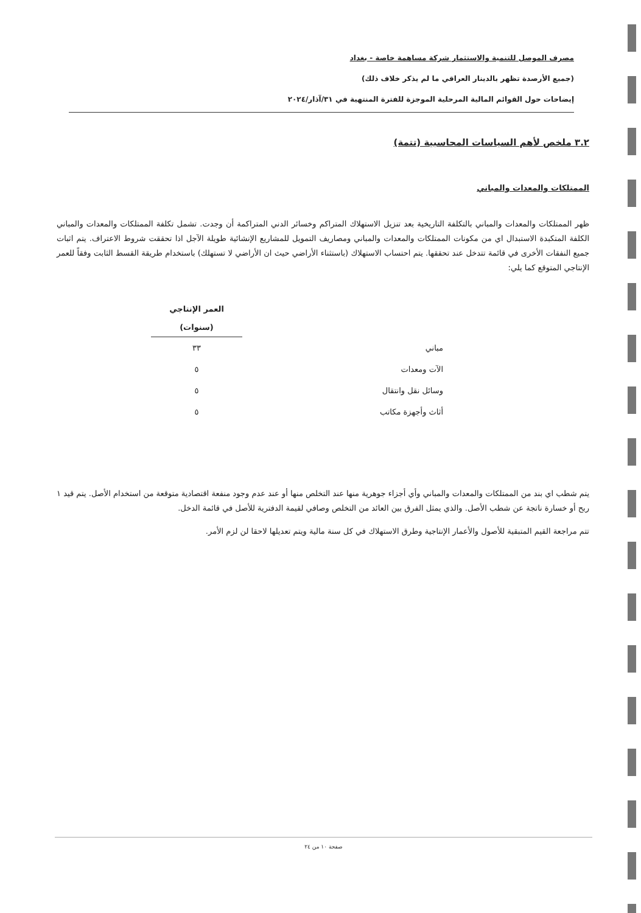مصرف الموصل للتنمية والاستثمار شركة مساهمة خاصة - بغداد
(جميع الأرصدة تظهر بالدينار العراقي ما لم يذكر خلاف ذلك)
إيضاحات حول القوائم المالية المرحلية الموجزة للفترة المنتهية في ٣١/آذار/٢٠٢٤
٣.٢ ملخص لأهم السياسات المحاسبية (تتمة)
الممتلكات والمعدات والمباني
ظهر الممتلكات والمعدات والمباني بالتكلفة التاريخية بعد تنزيل الاستهلاك المتراكم وخسائر الدني المتراكمة أن وجدت. تشمل تكلفة الممتلكات والمعدات والمباني الكلفة المتكبدة الاستبدال اي من مكونات الممتلكات والمعدات والمباني ومصاريف التمويل للمشاريع الإنشائية طويلة الآجل اذا تحققت شروط الاعتراف. يتم اثبات جميع النفقات الأخرى في قائمة تتدخل عند تحققها. يتم احتساب الاستهلاك (باستثناء الأراضي حيث ان الأراضي لا تستهلك) باستخدام طريقة القسط الثابت وفقاً للعمر الإنتاجي المتوقع كما يلي:
| | العمر الإنتاجي (سنوات) |
| --- | --- |
| مباني | ٣٣ |
| الآت ومعدات | ٥ |
| وسائل نقل وانتقال | ٥ |
| أثاث وأجهزة مكاتب | ٥ |
يتم شطب اي بند من الممتلكات والمعدات والمباني وأي أجزاء جوهرية منها عند التخلص منها أو عند عدم وجود منفعة اقتصادية متوقعة من استخدام الأصل. يتم قيد ١ ربح أو خسارة ناتجة عن شطب الأصل. والذي يمثل الفرق بين العائد من التخلص وصافي لقيمة الدفترية للأصل في قائمة الدخل.
تتم مراجعة القيم المتبقية للأصول والأعمار الإنتاجية وطرق الاستهلاك في كل سنة مالية ويتم تعديلها لاحقا لن لزم الأمر.
صفحة ١٠ من ٢٤